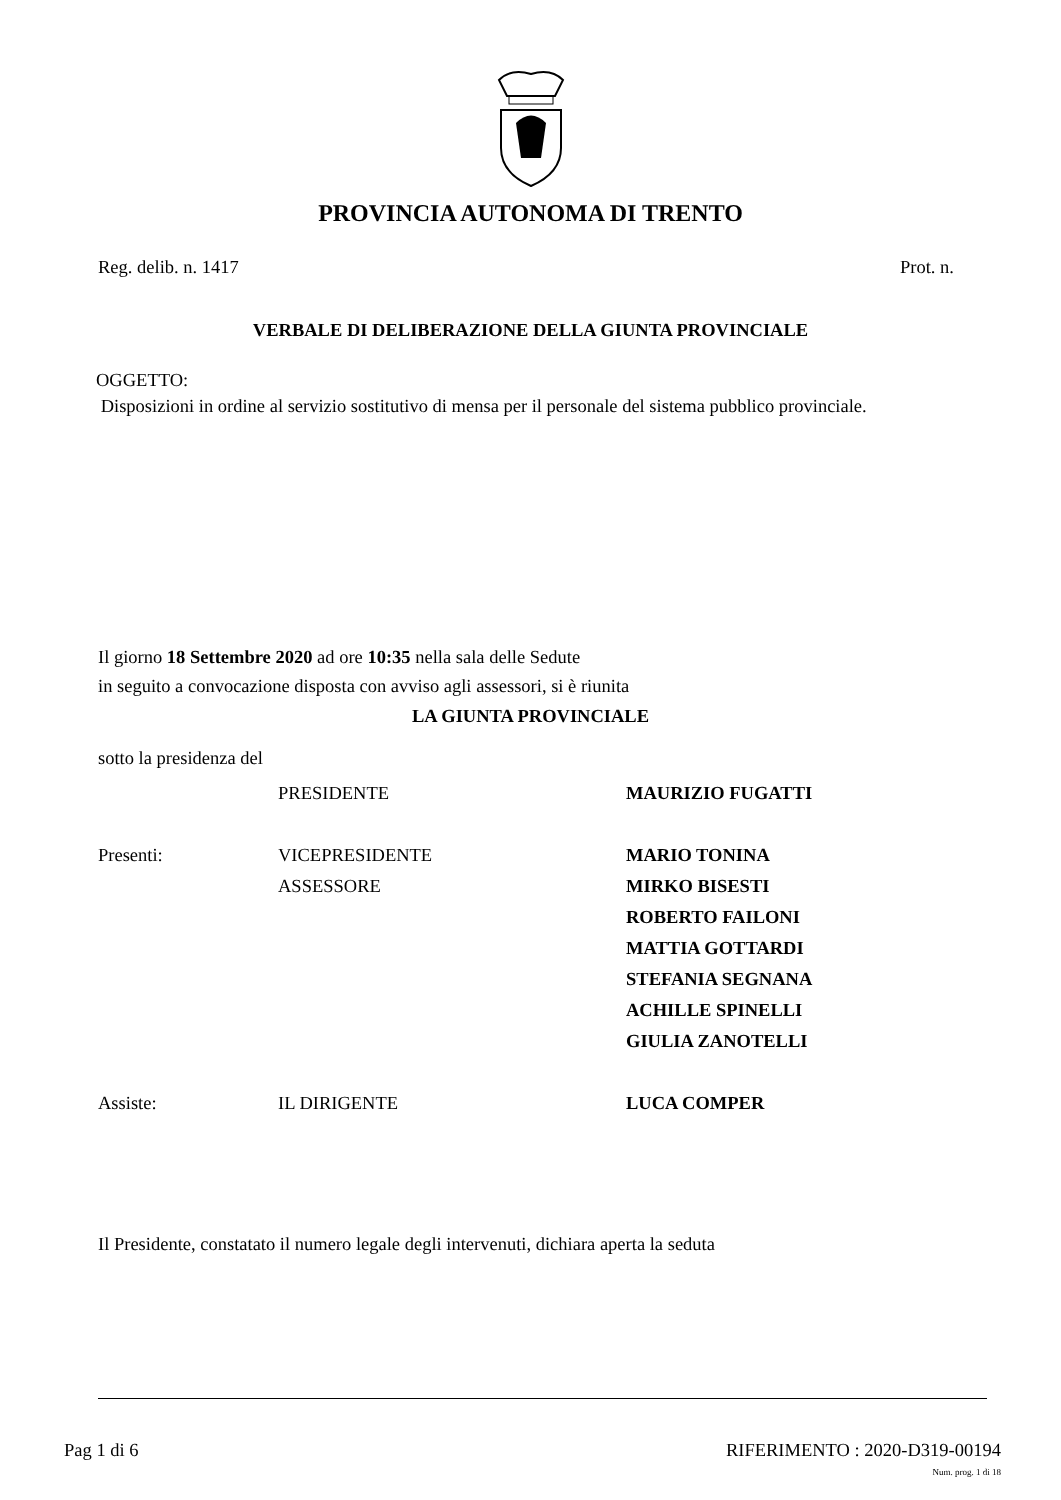PROVINCIA AUTONOMA DI TRENTO
Reg. delib. n. 1417 Prot. n.
VERBALE DI DELIBERAZIONE DELLA GIUNTA PROVINCIALE
OGGETTO:
Disposizioni in ordine al servizio sostitutivo di mensa per il personale del sistema pubblico provinciale.
Il giorno 18 Settembre 2020 ad ore 10:35 nella sala delle Sedute
in seguito a convocazione disposta con avviso agli assessori, si è riunita
LA GIUNTA PROVINCIALE
sotto la presidenza del
| | PRESIDENTE | MAURIZIO FUGATTI |
| Presenti: | VICEPRESIDENTE | MARIO TONINA |
| | ASSESSORE | MIRKO BISESTI |
| | | ROBERTO FAILONI |
| | | MATTIA GOTTARDI |
| | | STEFANIA SEGNANA |
| | | ACHILLE SPINELLI |
| | | GIULIA ZANOTELLI |
| Assiste: | IL DIRIGENTE | LUCA COMPER |
Il Presidente, constatato il numero legale degli intervenuti, dichiara aperta la seduta
Pag 1 di 6 RIFERIMENTO : 2020-D319-00194
Num. prog. 1 di 18